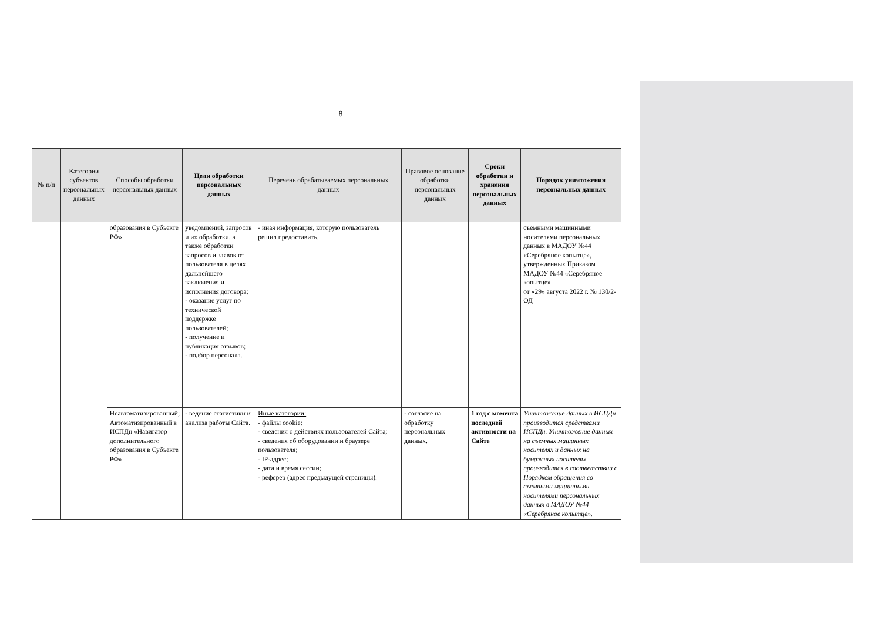8
| № п/п | Категории субъектов персональных данных | Способы обработки персональных данных | Цели обработки персональных данных | Перечень обрабатываемых персональных данных | Правовое основание обработки персональных данных | Сроки обработки и хранения персональных данных | Порядок уничтожения персональных данных |
| --- | --- | --- | --- | --- | --- | --- | --- |
| | | образования в Субъекте РФ» | уведомлений, запросов и их обработки, а также обработки запросов и заявок от пользователя в целях дальнейшего заключения и исполнения договора; - оказание услуг по технической поддержке пользователей; - получение и публикация отзывов; - подбор персонала. | - иная информация, которую пользователь решил предоставить. | | | съемными машинными носителями персональных данных в МАДОУ №44 «Серебряное копытце», утвержденных Приказом МАДОУ №44 «Серебряное копытце» от «29» августа 2022 г. № 130/2-ОД |
| | | Неавтоматизированный; Автоматизированный в ИСПДн «Навигатор дополнительного образования в Субъекте РФ» | - ведение статистики и анализа работы Сайта. | Иные категории: - файлы cookie; - сведения о действиях пользователей Сайта; - сведения об оборудовании и браузере пользователя; - IP-адрес; - дата и время сессии; - реферер (адрес предыдущей страницы). | - согласие на обработку персональных данных. | 1 год с момента последней активности на Сайте | Уничтожение данных в ИСПДн производится средствами ИСПДн. Уничтожение данных на съемных машинных носителях и данных на бумажных носителях производится в соответствии с Порядком обращения со съемными машинными носителями персональных данных в МАДОУ №44 «Серебряное копытце». |